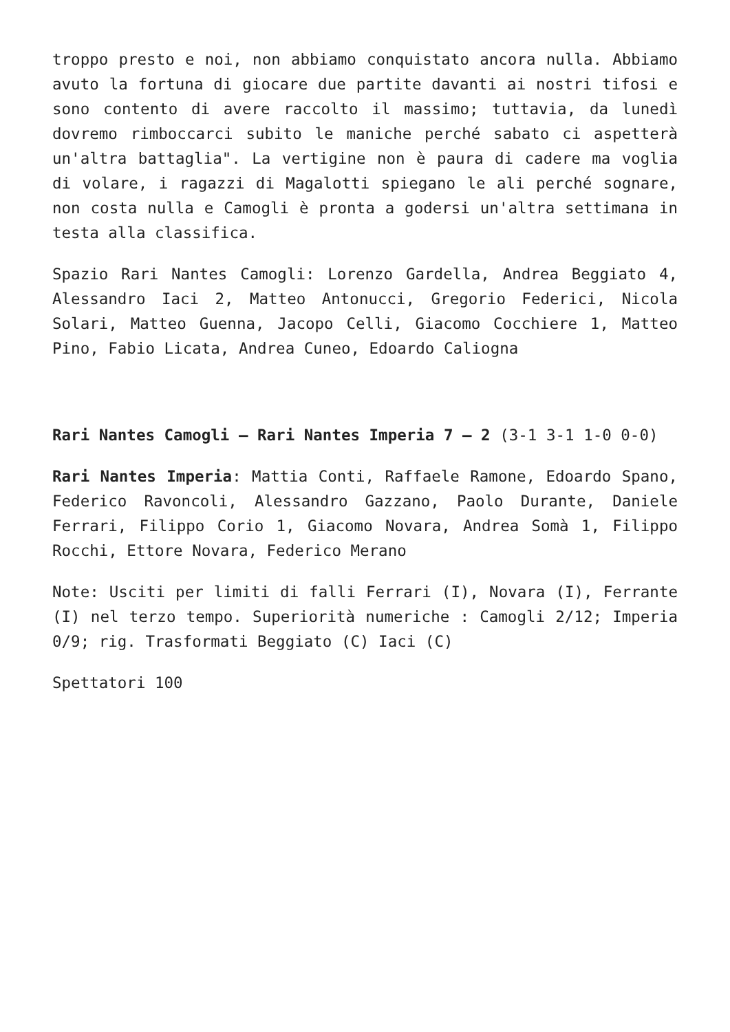troppo presto e noi, non abbiamo conquistato ancora nulla. Abbiamo avuto la fortuna di giocare due partite davanti ai nostri tifosi e sono contento di avere raccolto il massimo; tuttavia, da lunedì dovremo rimboccarci subito le maniche perché sabato ci aspetterà un'altra battaglia". La vertigine non è paura di cadere ma voglia di volare, i ragazzi di Magalotti spiegano le ali perché sognare, non costa nulla e Camogli è pronta a godersi un'altra settimana in testa alla classifica.
Spazio Rari Nantes Camogli: Lorenzo Gardella, Andrea Beggiato 4, Alessandro Iaci 2, Matteo Antonucci, Gregorio Federici, Nicola Solari, Matteo Guenna, Jacopo Celli, Giacomo Cocchiere 1, Matteo Pino, Fabio Licata, Andrea Cuneo, Edoardo Caliogna
Rari Nantes Camogli – Rari Nantes Imperia 7 – 2 (3-1 3-1 1-0 0-0)
Rari Nantes Imperia: Mattia Conti, Raffaele Ramone, Edoardo Spano, Federico Ravoncoli, Alessandro Gazzano, Paolo Durante, Daniele Ferrari, Filippo Corio 1, Giacomo Novara, Andrea Somà 1, Filippo Rocchi, Ettore Novara, Federico Merano
Note: Usciti per limiti di falli Ferrari (I), Novara (I), Ferrante (I) nel terzo tempo. Superiorità numeriche : Camogli 2/12; Imperia 0/9; rig. Trasformati Beggiato (C) Iaci (C)
Spettatori 100